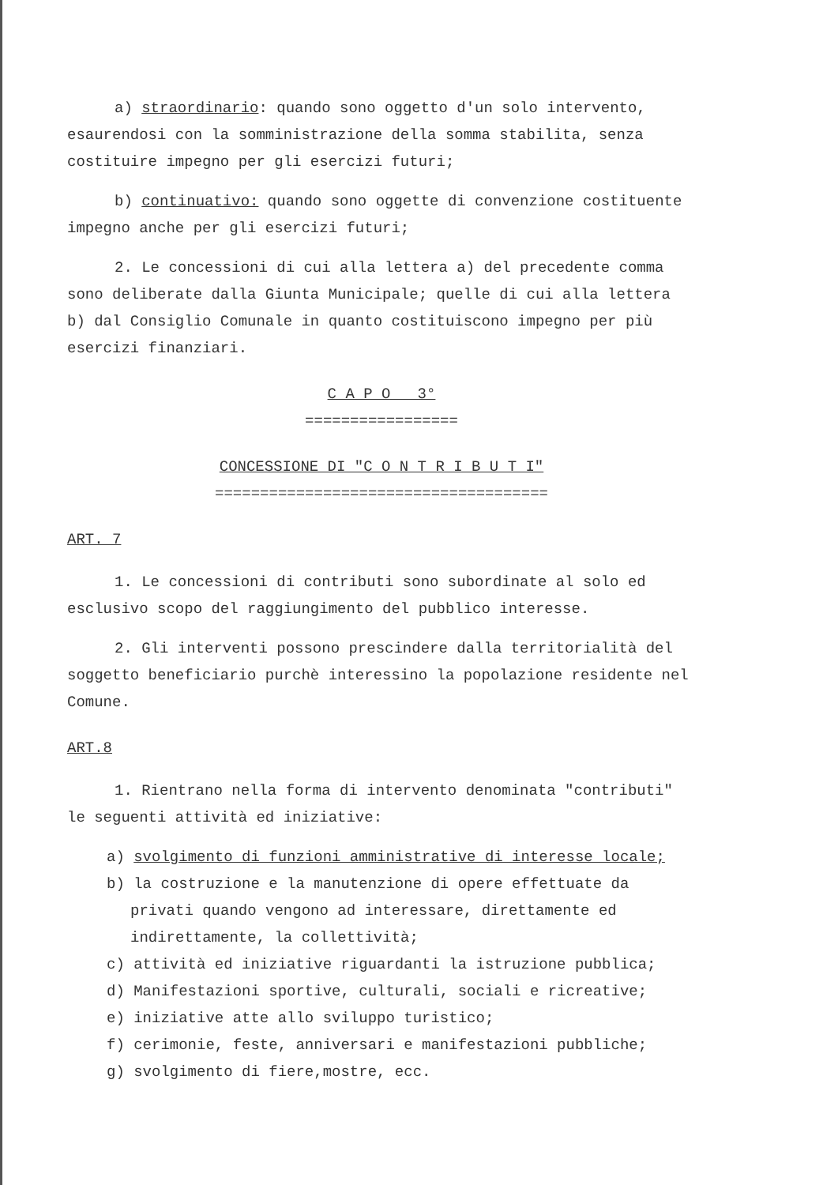a) straordinario: quando sono oggetto d'un solo intervento, esaurendosi con la somministrazione della somma stabilita, senza costituire impegno per gli esercizi futuri;
b) continuativo: quando sono oggette di convenzione costituente impegno anche per gli esercizi futuri;
2. Le concessioni di cui alla lettera a) del precedente comma sono deliberate dalla Giunta Municipale; quelle di cui alla lettera b) dal Consiglio Comunale in quanto costituiscono impegno per più esercizi finanziari.
C A P O 3°
=================
CONCESSIONE DI "C O N T R I B U T I"
=====================================
ART. 7
1. Le concessioni di contributi sono subordinate al solo ed esclusivo scopo del raggiungimento del pubblico interesse.
2. Gli interventi possono prescindere dalla territorialità del soggetto beneficiario purchè interessino la popolazione residente nel Comune.
ART.8
1. Rientrano nella forma di intervento denominata "contributi" le seguenti attività ed iniziative:
a) svolgimento di funzioni amministrative di interesse locale;
b) la costruzione e la manutenzione di opere effettuate da privati quando vengono ad interessare, direttamente ed indirettamente, la collettività;
c) attività ed iniziative riguardanti la istruzione pubblica;
d) Manifestazioni sportive, culturali, sociali e ricreative;
e) iniziative atte allo sviluppo turistico;
f) cerimonie, feste, anniversari e manifestazioni pubbliche;
g) svolgimento di fiere,mostre, ecc.